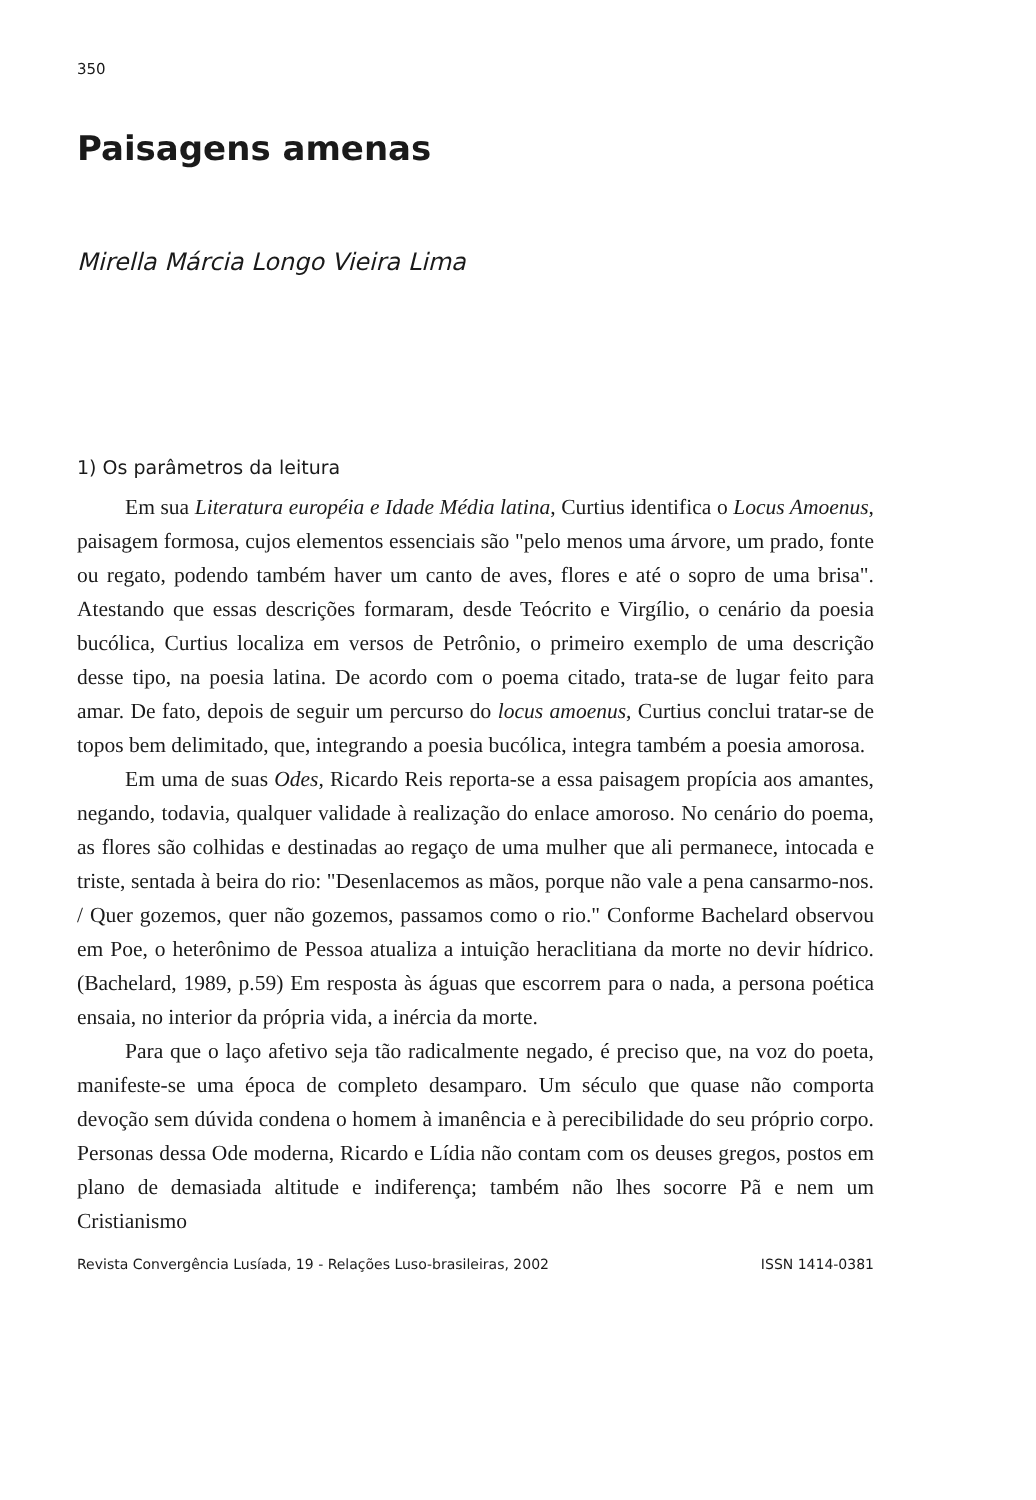350
Paisagens amenas
Mirella Márcia Longo Vieira Lima
1) Os parâmetros da leitura
Em sua Literatura européia e Idade Média latina, Curtius identifica o Locus Amoenus, paisagem formosa, cujos elementos essenciais são "pelo menos uma árvore, um prado, fonte ou regato, podendo também haver um canto de aves, flores e até o sopro de uma brisa". Atestando que essas descrições formaram, desde Teócrito e Virgílio, o cenário da poesia bucólica, Curtius localiza em versos de Petrônio, o primeiro exemplo de uma descrição desse tipo, na poesia latina. De acordo com o poema citado, trata-se de lugar feito para amar. De fato, depois de seguir um percurso do locus amoenus, Curtius conclui tratar-se de topos bem delimitado, que, integrando a poesia bucólica, integra também a poesia amorosa.
Em uma de suas Odes, Ricardo Reis reporta-se a essa paisagem propícia aos amantes, negando, todavia, qualquer validade à realização do enlace amoroso. No cenário do poema, as flores são colhidas e destinadas ao regaço de uma mulher que ali permanece, intocada e triste, sentada à beira do rio: "Desenlacemos as mãos, porque não vale a pena cansarmo-nos. / Quer gozemos, quer não gozemos, passamos como o rio." Conforme Bachelard observou em Poe, o heterônimo de Pessoa atualiza a intuição heraclitiana da morte no devir hídrico. (Bachelard, 1989, p.59) Em resposta às águas que escorrem para o nada, a persona poética ensaia, no interior da própria vida, a inércia da morte.
Para que o laço afetivo seja tão radicalmente negado, é preciso que, na voz do poeta, manifeste-se uma época de completo desamparo. Um século que quase não comporta devoção sem dúvida condena o homem à imanência e à perecibilidade do seu próprio corpo. Personas dessa Ode moderna, Ricardo e Lídia não contam com os deuses gregos, postos em plano de demasiada altitude e indiferença; também não lhes socorre Pã e nem um Cristianismo
Revista Convergência Lusíada, 19 - Relações Luso-brasileiras, 2002 ISSN 1414-0381